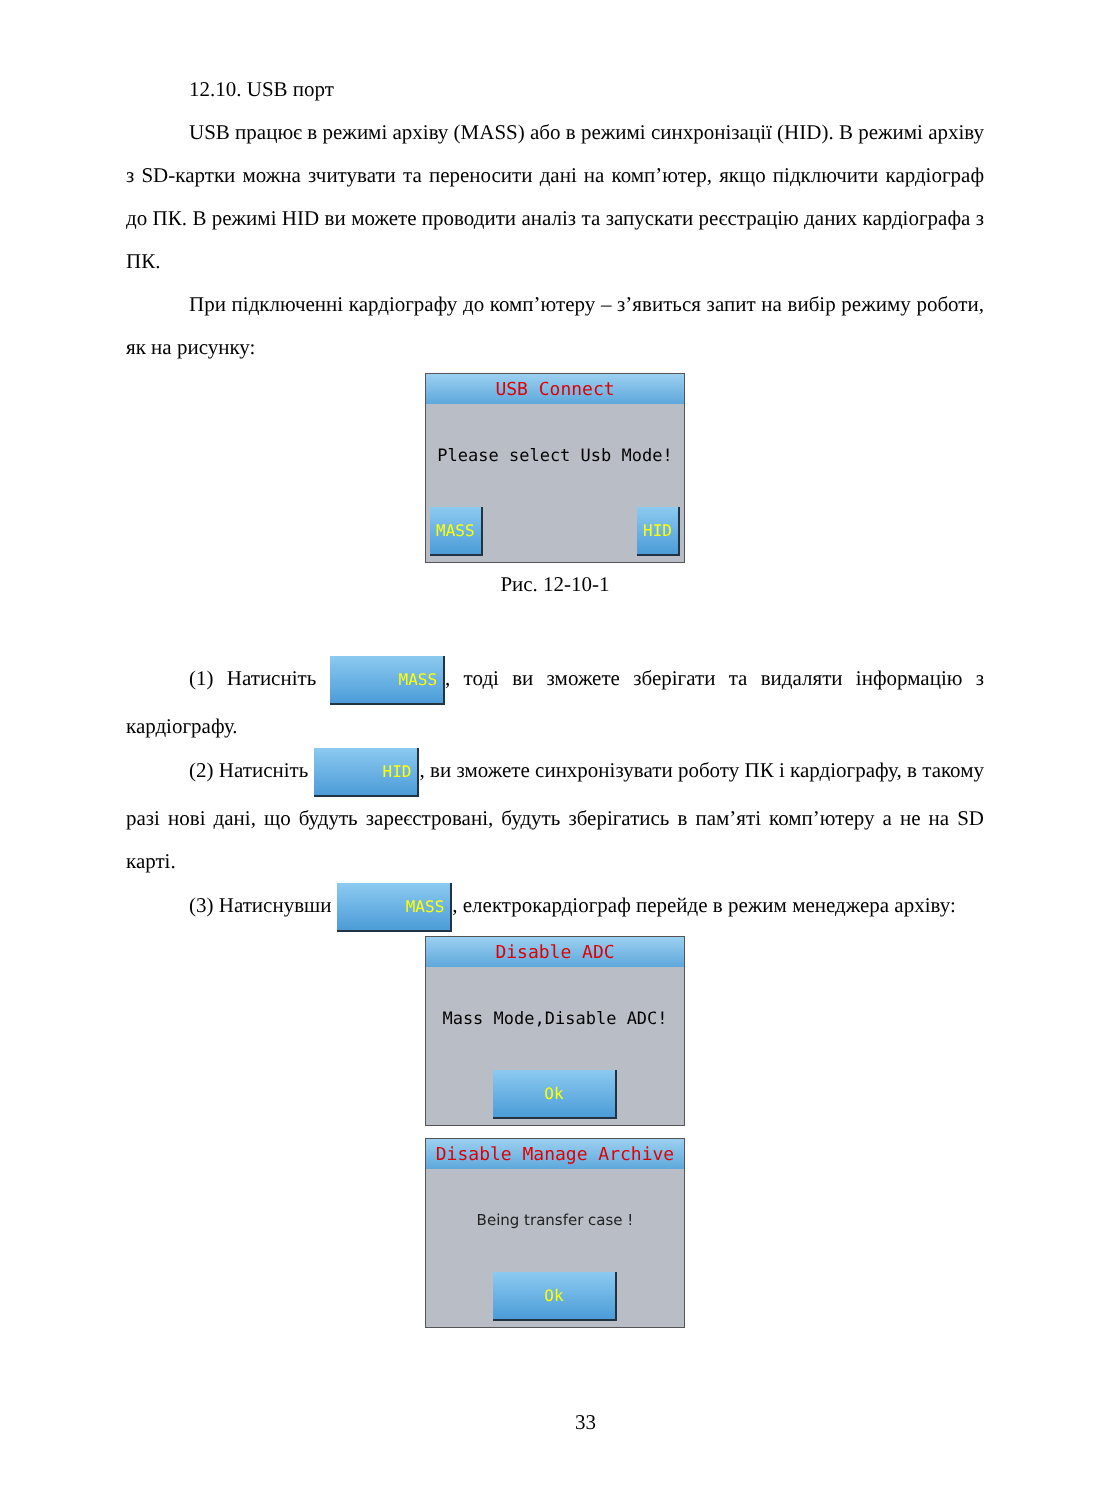12.10. USB порт
USB працює в режимі архіву (MASS) або в режимі синхронізації (HID). В режимі архіву з SD-картки можна зчитувати та переносити дані на комп’ютер, якщо підключити кардіограф до ПК. В режимі HID ви можете проводити аналіз та запускати реєстрацію даних кардіографа з ПК.
При підключенні кардіографу до комп’ютеру – з’явиться запит на вибір режиму роботи, як на рисунку:
USB Connect
Please select Usb Mode!
MASS HID
Рис. 12-10-1
(1) Натисніть MASS, тоді ви зможете зберігати та видаляти інформацію з кардіографу.
(2) Натисніть HID, ви зможете синхронізувати роботу ПК і кардіографу, в такому разі нові дані, що будуть зареєстровані, будуть зберігатись в пам’яті комп’ютеру а не на SD карті.
(3) Натиснувши MASS, електрокардіограф перейде в режим менеджера архіву:
Disable ADC
Mass Mode,Disable ADC!
Ok
Disable Manage Archive
Being transfer case !
Ok
33